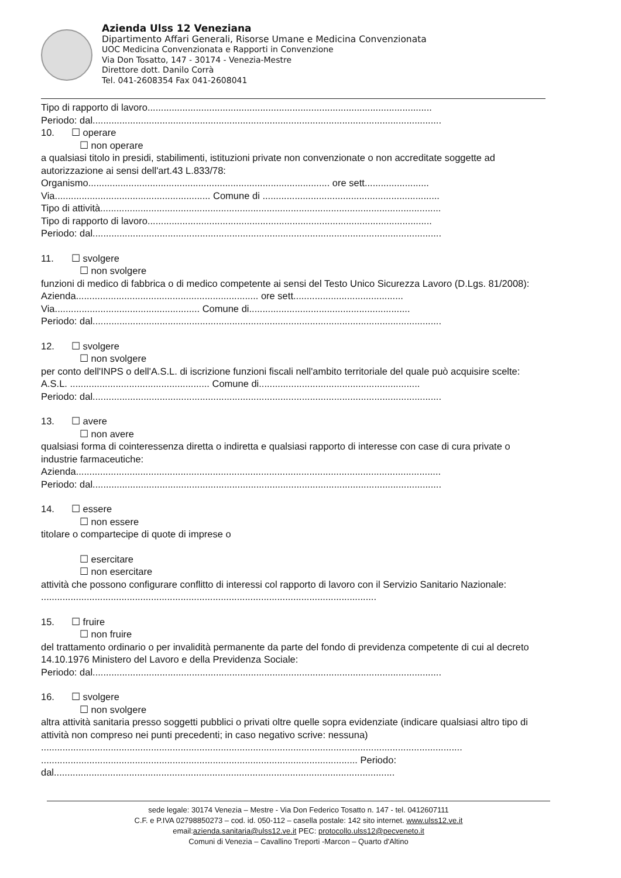Azienda Ulss 12 Veneziana
Dipartimento Affari Generali, Risorse Umane e Medicina Convenzionata
UOC Medicina Convenzionata e Rapporti in Convenzione
Via Don Tosatto, 147 - 30174 - Venezia-Mestre
Direttore dott. Danilo Corrà
Tel. 041-2608354 Fax 041-2608041
Tipo di rapporto di lavoro..........................................................................................................
Periodo: dal..................................................................................................................................
10. ☐ operare
☐ non operare
a qualsiasi titolo in presidi, stabilimenti, istituzioni private non convenzionate o non accreditate soggette ad autorizzazione ai sensi dell'art.43 L.833/78:
Organismo.......................................................................................... ore sett........................
Via.......................................................... Comune di ..................................................................
Tipo di attività...............................................................................................................................
Tipo di rapporto di lavoro..........................................................................................................
Periodo: dal..................................................................................................................................
11. ☐ svolgere
☐ non svolgere
funzioni di medico di fabbrica o di medico competente ai sensi del Testo Unico Sicurezza Lavoro (D.Lgs. 81/2008):
Azienda.................................................................... ore sett.........................................
Via...................................................... Comune di............................................................
Periodo: dal..................................................................................................................................
12. ☐ svolgere
☐ non svolgere
per conto dell'INPS o dell'A.S.L. di iscrizione funzioni fiscali nell'ambito territoriale del quale può acquisire scelte:
A.S.L. .................................................... Comune di............................................................
Periodo: dal..................................................................................................................................
13. ☐ avere
☐ non avere
qualsiasi forma di cointeressenza diretta o indiretta e qualsiasi rapporto di interesse con case di cura private o industrie farmaceutiche:
Azienda........................................................................................................................................
Periodo: dal..................................................................................................................................
14. ☐ essere
☐ non essere
titolare o compartecipe di quote di imprese o
☐ esercitare
☐ non esercitare
attività che possono configurare conflitto di interessi col rapporto di lavoro con il Servizio Sanitario Nazionale:
.............................................................................................................................
15. ☐ fruire
☐ non fruire
del trattamento ordinario o per invalidità permanente da parte del fondo di previdenza competente di cui al decreto 14.10.1976 Ministero del Lavoro e della Previdenza Sociale:
Periodo: dal..................................................................................................................................
16. ☐ svolgere
☐ non svolgere
altra attività sanitaria presso soggetti pubblici o privati oltre quelle sopra evidenziate (indicare qualsiasi altro tipo di attività non compreso nei punti precedenti; in caso negativo scrive: nessuna)
.............................................................................................................................................................
...................................................................................................................... Periodo:
dal...............................................................................................................................
sede legale: 30174 Venezia – Mestre - Via Don Federico Tosatto n. 147 - tel. 0412607111
C.F. e P.IVA 02798850273 – cod. id. 050-112 – casella postale: 142 sito internet. www.ulss12.ve.it
email:azienda.sanitaria@ulss12.ve.it PEC: protocollo.ulss12@pecveneto.it
Comuni di Venezia – Cavallino Treporti -Marcon – Quarto d'Altino